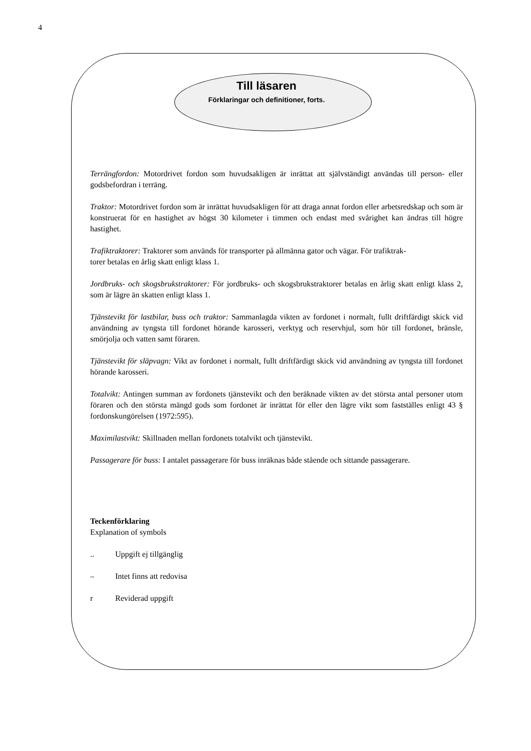4
Till läsaren
Förklaringar och definitioner, forts.
Terrängfordon: Motordrivet fordon som huvudsakligen är inrättat att självständigt användas till person- eller godsbefordran i terräng.
Traktor: Motordrivet fordon som är inrättat huvudsakligen för att draga annat fordon eller arbetsredskap och som är konstruerat för en hastighet av högst 30 kilometer i timmen och endast med svårighet kan ändras till högre hastighet.
Trafiktraktorer: Traktorer som används för transporter på allmänna gator och vägar. För trafiktrak-
torer betalas en årlig skatt enligt klass 1.
Jordbruks- och skogsbrukstraktorer: För jordbruks- och skogsbrukstraktorer betalas en årlig skatt enligt klass 2, som är lägre än skatten enligt klass 1.
Tjänstevikt för lastbilar, buss och traktor: Sammanlagda vikten av fordonet i normalt, fullt driftfärdigt skick vid användning av tyngsta till fordonet hörande karosseri, verktyg och reservhjul, som hör till fordonet, bränsle, smörjolja och vatten samt föraren.
Tjänstevikt för släpvagn: Vikt av fordonet i normalt, fullt driftfärdigt skick vid användning av tyngsta till fordonet hörande karosseri.
Totalvikt: Antingen summan av fordonets tjänstevikt och den beräknade vikten av det största antal personer utom föraren och den största mängd gods som fordonet är inrättat för eller den lägre vikt som fastställes enligt 43 § fordonskungörelsen (1972:595).
Maximilastvikt: Skillnaden mellan fordonets totalvikt och tjänstevikt.
Passagerare för buss: I antalet passagerare för buss inräknas både stående och sittande passagerare.
Teckenförklaring
Explanation of symbols
.. Uppgift ej tillgänglig
– Intet finns att redovisa
r Reviderad uppgift